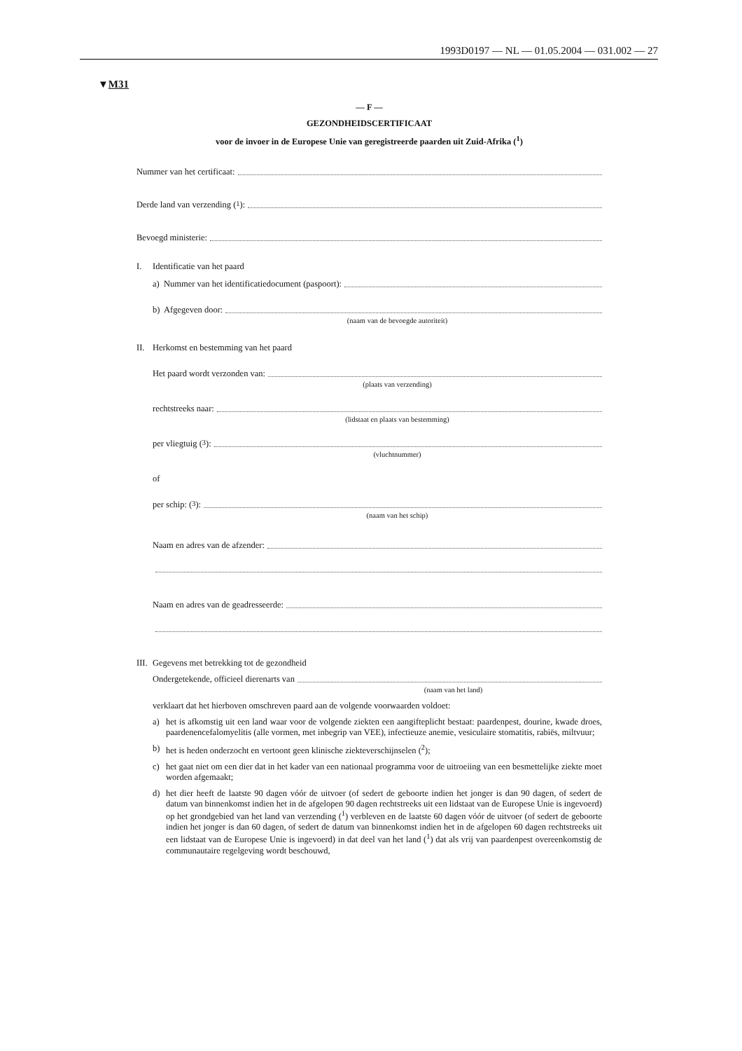1993D0197 — NL — 01.05.2004 — 031.002 — 27
▼M31
— F —
GEZONDHEIDSCERTIFICAAT
voor de invoer in de Europese Unie van geregistreerde paarden uit Zuid-Afrika (<sup>1</sup>)
Nummer van het certificaat:
Derde land van verzending (<sup>1</sup>):
Bevoegd ministerie:
I. Identificatie van het paard
a) Nummer van het identificatiedocument (paspoort):
b) Afgegeven door:
(naam van de bevoegde autoriteit)
II. Herkomst en bestemming van het paard
Het paard wordt verzonden van:
(plaats van verzending)
rechtstreeks naar:
(lidstaat en plaats van bestemming)
per vliegtuig (<sup>3</sup>):
(vluchtnummer)
of
per schip: (<sup>3</sup>):
(naam van het schip)
Naam en adres van de afzender:
Naam en adres van de geadresseerde:
III. Gegevens met betrekking tot de gezondheid
Ondergetekende, officieel dierenarts van
(naam van het land)
verklaart dat het hierboven omschreven paard aan de volgende voorwaarden voldoet:
a) het is afkomstig uit een land waar voor de volgende ziekten een aangifteplicht bestaat: paardenpest, dourine, kwade droes, paardenencefalomyelitis (alle vormen, met inbegrip van VEE), infectieuze anemie, vesiculaire stomatitis, rabiës, miltvuur;
b) het is heden onderzocht en vertoont geen klinische ziekteverschijnselen (<sup>2</sup>);
c) het gaat niet om een dier dat in het kader van een nationaal programma voor de uitroeiing van een besmettelijke ziekte moet worden afgemaakt;
d) het dier heeft de laatste 90 dagen vóór de uitvoer (of sedert de geboorte indien het jonger is dan 90 dagen, of sedert de datum van binnenkomst indien het in de afgelopen 90 dagen rechtstreeks uit een lidstaat van de Europese Unie is ingevoerd) op het grondgebied van het land van verzending (<sup>1</sup>) verbleven en de laatste 60 dagen vóór de uitvoer (of sedert de geboorte indien het jonger is dan 60 dagen, of sedert de datum van binnenkomst indien het in de afgelopen 60 dagen rechtstreeks uit een lidstaat van de Europese Unie is ingevoerd) in dat deel van het land (<sup>1</sup>) dat als vrij van paardenpest overeenkomstig de communautaire regelgeving wordt beschouwd,